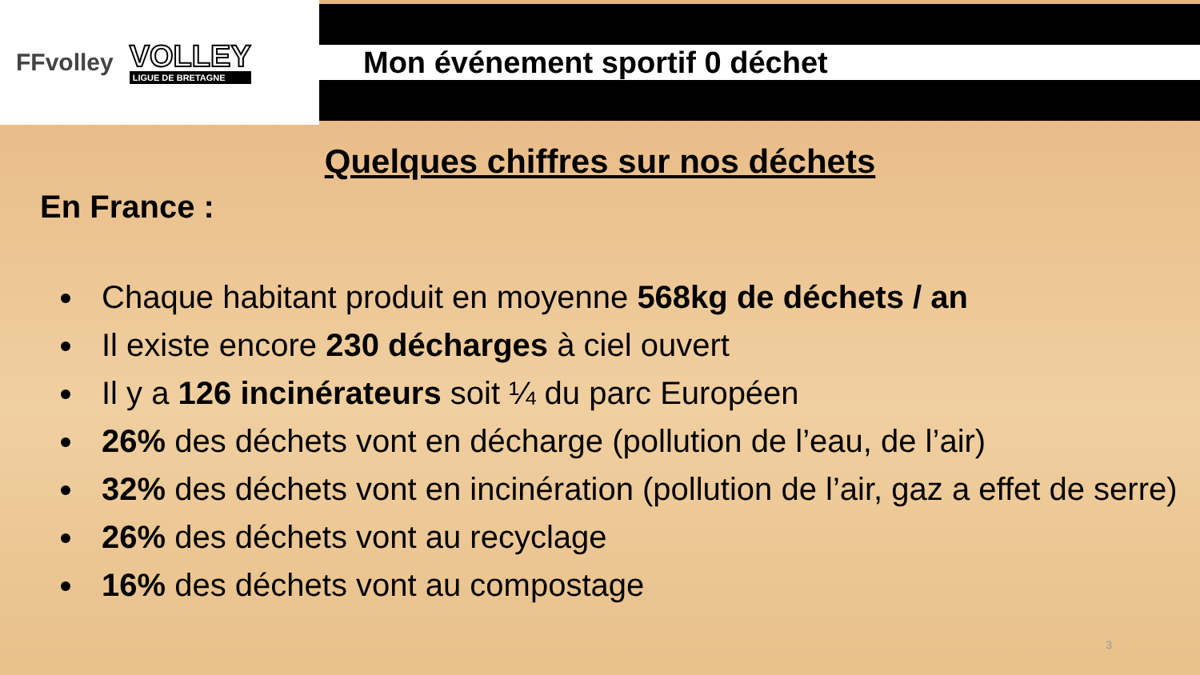FFvolley
VOLLEY
LIGUE DE BRETAGNE
Mon événement sportif 0 déchet
Quelques chiffres sur nos déchets
En France :
Chaque habitant produit en moyenne 568kg de déchets / an
Il existe encore 230 décharges à ciel ouvert
Il y a 126 incinérateurs soit ¼ du parc Européen
26% des déchets vont en décharge (pollution de l’eau, de l’air)
32% des déchets vont en incinération (pollution de l’air, gaz a effet de serre)
26% des déchets vont au recyclage
16% des déchets vont au compostage
3